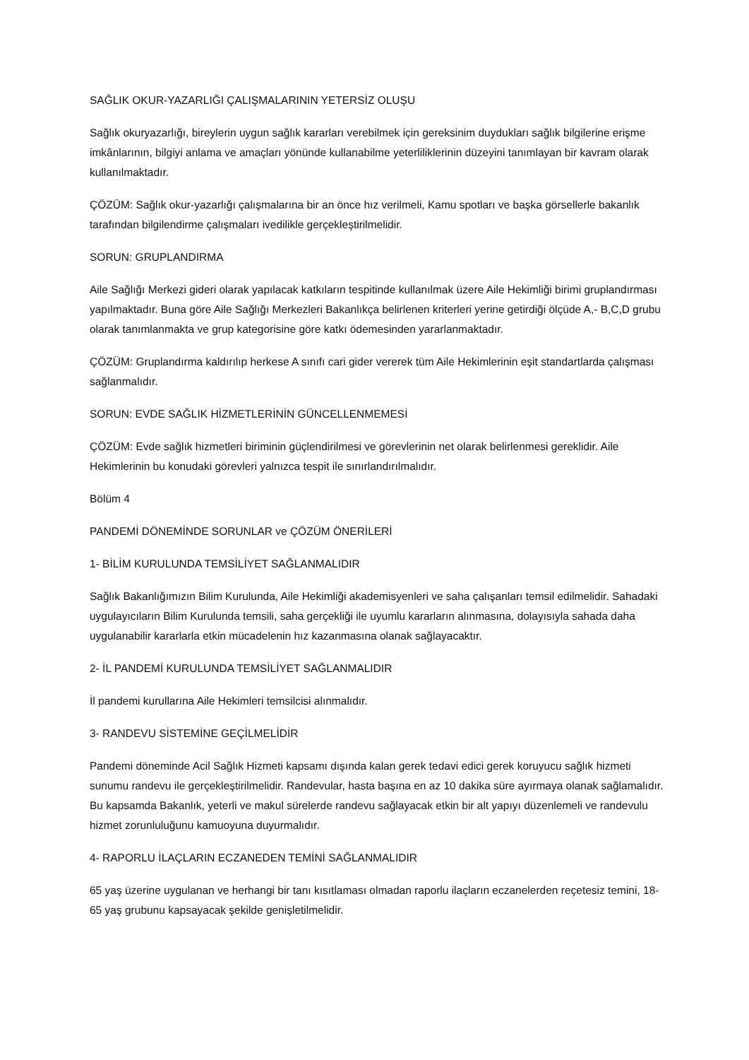SAĞLIK OKUR-YAZARLIĞI ÇALIŞMALARININ YETERSİZ OLUŞU
Sağlık okuryazarlığı, bireylerin uygun sağlık kararları verebilmek için gereksinim duydukları sağlık bilgilerine erişme imkânlarının, bilgiyi anlama ve amaçları yönünde kullanabilme yeterliliklerinin düzeyini tanımlayan bir kavram olarak kullanılmaktadır.
ÇÖZÜM: Sağlık okur-yazarlığı çalışmalarına bir an önce hız verilmeli, Kamu spotları ve başka görsellerle bakanlık tarafından bilgilendirme çalışmaları ivedilikle gerçekleştirilmelidir.
SORUN: GRUPLANDIRMA
Aile Sağlığı Merkezi gideri olarak yapılacak katkıların tespitinde kullanılmak üzere Aile Hekimliği birimi gruplandırması yapılmaktadır. Buna göre Aile Sağlığı Merkezleri Bakanlıkça belirlenen kriterleri yerine getirdiği ölçüde A,- B,C,D grubu olarak tanımlanmakta ve grup kategorisine göre katkı ödemesinden yararlanmaktadır.
ÇÖZÜM: Gruplandırma kaldırılıp herkese A sınıfı cari gider vererek tüm Aile Hekimlerinin eşit standartlarda çalışması sağlanmalıdır.
SORUN: EVDE SAĞLIK HİZMETLERİNİN GÜNCELLENMEMESİ
ÇÖZÜM: Evde sağlık hizmetleri biriminin güçlendirilmesi ve görevlerinin net olarak belirlenmesi gereklidir. Aile Hekimlerinin bu konudaki görevleri yalnızca tespit ile sınırlandırılmalıdır.
Bölüm 4
PANDEMİ DÖNEMİNDE SORUNLAR ve ÇÖZÜM ÖNERİLERİ
1- BİLİM KURULUNDA TEMSİLİYET SAĞLANMALIDIR
Sağlık Bakanlığımızın Bilim Kurulunda, Aile Hekimliği akademisyenleri ve saha çalışanları temsil edilmelidir. Sahadaki uygulayıcıların Bilim Kurulunda temsili, saha gerçekliği ile uyumlu kararların alınmasına, dolayısıyla sahada daha uygulanabilir kararlarla etkin mücadelenin hız kazanmasına olanak sağlayacaktır.
2- İL PANDEMİ KURULUNDA TEMSİLİYET SAĞLANMALIDIR
İl pandemi kurullarına Aile Hekimleri temsilcisi alınmalıdır.
3- RANDEVU SİSTEMİNE GEÇİLMELİDİR
Pandemi döneminde Acil Sağlık Hizmeti kapsamı dışında kalan gerek tedavi edici gerek koruyucu sağlık hizmeti sunumu randevu ile gerçekleştirilmelidir. Randevular, hasta başına en az 10 dakika süre ayırmaya olanak sağlamalıdır. Bu kapsamda Bakanlık, yeterli ve makul sürelerde randevu sağlayacak etkin bir alt yapıyı düzenlemeli ve randevulu hizmet zorunluluğunu kamuoyuna duyurmalıdır.
4- RAPORLU İLAÇLARIN ECZANEDEN TEMİNİ SAĞLANMALIDIR
65 yaş üzerine uygulanan ve herhangi bir tanı kısıtlaması olmadan raporlu ilaçların eczanelerden reçetesiz temini, 18-65 yaş grubunu kapsayacak şekilde genişletilmelidir.